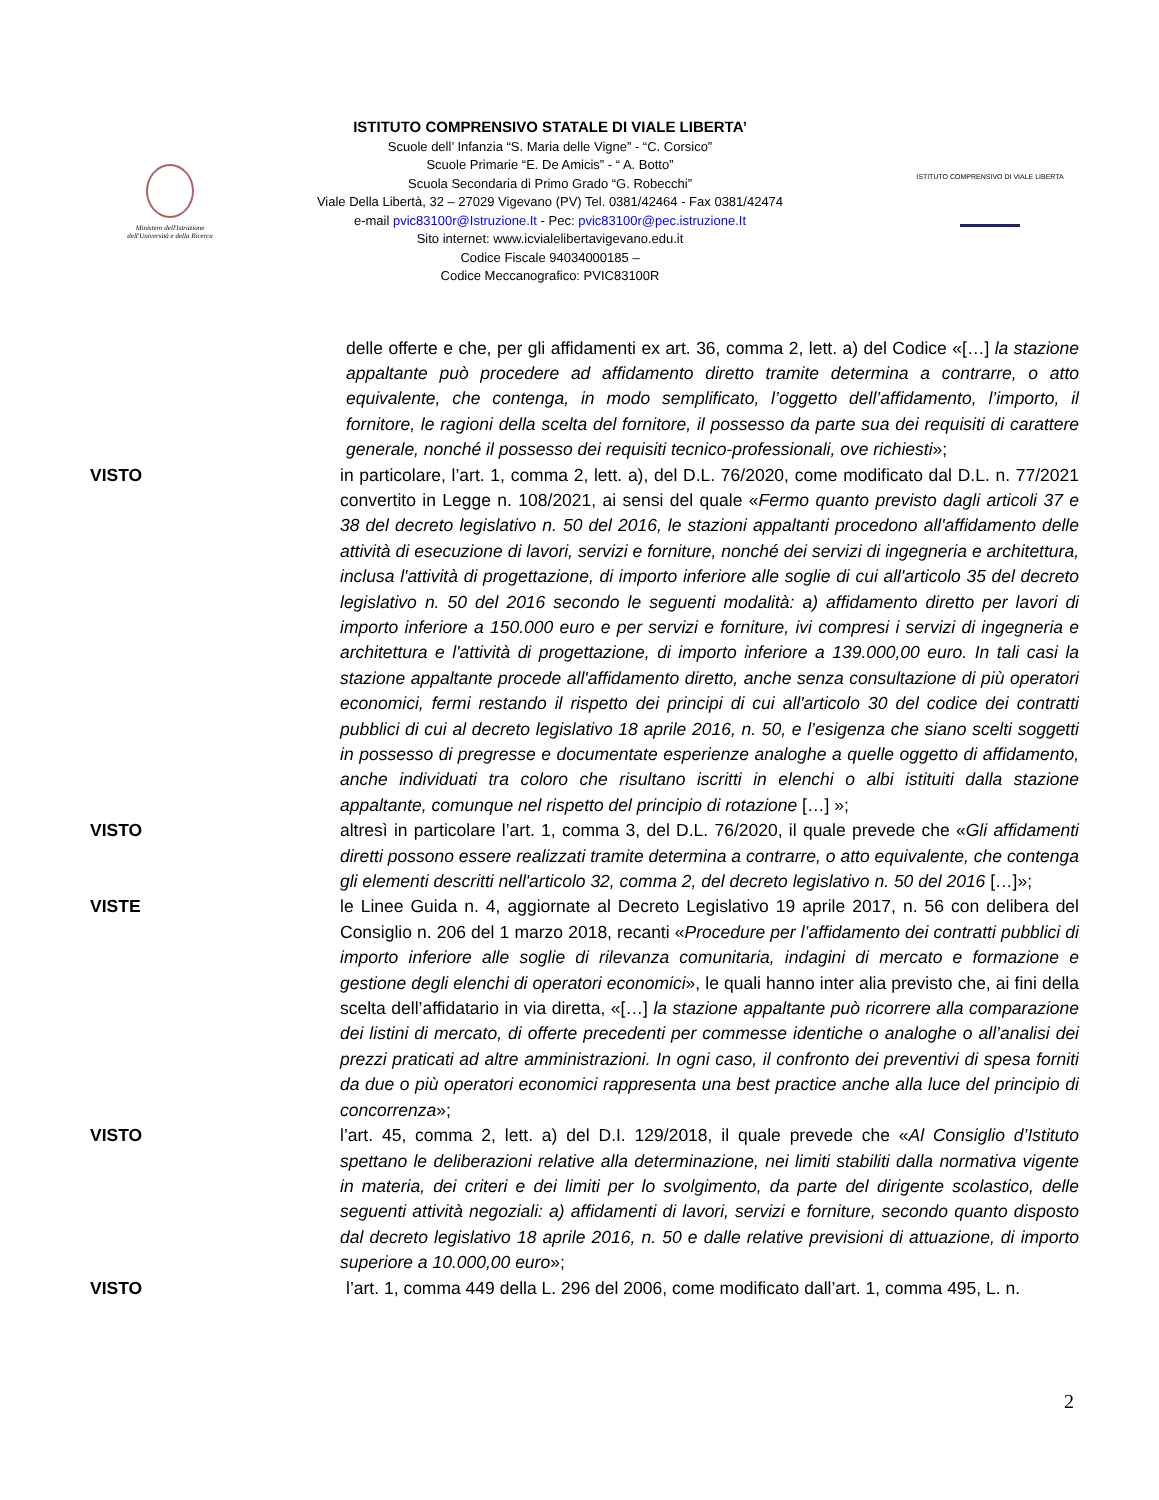Ministero dell'Istruzione
dell'Università e della Ricerca
ISTITUTO COMPRENSIVO STATALE DI VIALE LIBERTA’
Scuole dell’ Infanzia “S. Maria delle Vigne” - “C. Corsico”
Scuole Primarie “E. De Amicis” - “ A. Botto”
Scuola Secondaria di Primo Grado “G. Robecchi”
Viale Della Libertà, 32 – 27029 Vigevano (PV) Tel. 0381/42464 - Fax 0381/42474
e-mail pvic83100r@Istruzione.It - Pec: pvic83100r@pec.istruzione.It
Sito internet: www.icvialelibertavigevano.edu.it
Codice Fiscale 94034000185 –
Codice Meccanografico: PVIC83100R
ISTITUTO COMPRENSIVO DI VIALE LIBERTA
delle offerte e che, per gli affidamenti ex art. 36, comma 2, lett. a) del Codice «[…] la stazione appaltante può procedere ad affidamento diretto tramite determina a contrarre, o atto equivalente, che contenga, in modo semplificato, l’oggetto dell’affidamento, l’importo, il fornitore, le ragioni della scelta del fornitore, il possesso da parte sua dei requisiti di carattere generale, nonché il possesso dei requisiti tecnico-professionali, ove richiesti»;
VISTO in particolare, l’art. 1, comma 2, lett. a), del D.L. 76/2020, come modificato dal D.L. n. 77/2021 convertito in Legge n. 108/2021, ai sensi del quale «Fermo quanto previsto dagli articoli 37 e 38 del decreto legislativo n. 50 del 2016, le stazioni appaltanti procedono all'affidamento delle attività di esecuzione di lavori, servizi e forniture, nonché dei servizi di ingegneria e architettura, inclusa l'attività di progettazione, di importo inferiore alle soglie di cui all'articolo 35 del decreto legislativo n. 50 del 2016 secondo le seguenti modalità: a) affidamento diretto per lavori di importo inferiore a 150.000 euro e per servizi e forniture, ivi compresi i servizi di ingegneria e architettura e l'attività di progettazione, di importo inferiore a 139.000,00 euro. In tali casi la stazione appaltante procede all'affidamento diretto, anche senza consultazione di più operatori economici, fermi restando il rispetto dei principi di cui all'articolo 30 del codice dei contratti pubblici di cui al decreto legislativo 18 aprile 2016, n. 50, e l’esigenza che siano scelti soggetti in possesso di pregresse e documentate esperienze analoghe a quelle oggetto di affidamento, anche individuati tra coloro che risultano iscritti in elenchi o albi istituiti dalla stazione appaltante, comunque nel rispetto del principio di rotazione […] »;
VISTO altresì in particolare l’art. 1, comma 3, del D.L. 76/2020, il quale prevede che «Gli affidamenti diretti possono essere realizzati tramite determina a contrarre, o atto equivalente, che contenga gli elementi descritti nell'articolo 32, comma 2, del decreto legislativo n. 50 del 2016 […]»;
VISTE le Linee Guida n. 4, aggiornate al Decreto Legislativo 19 aprile 2017, n. 56 con delibera del Consiglio n. 206 del 1 marzo 2018, recanti «Procedure per l’affidamento dei contratti pubblici di importo inferiore alle soglie di rilevanza comunitaria, indagini di mercato e formazione e gestione degli elenchi di operatori economici», le quali hanno inter alia previsto che, ai fini della scelta dell’affidatario in via diretta, «[…] la stazione appaltante può ricorrere alla comparazione dei listini di mercato, di offerte precedenti per commesse identiche o analoghe o all’analisi dei prezzi praticati ad altre amministrazioni. In ogni caso, il confronto dei preventivi di spesa forniti da due o più operatori economici rappresenta una best practice anche alla luce del principio di concorrenza»;
VISTO l’art. 45, comma 2, lett. a) del D.I. 129/2018, il quale prevede che «Al Consiglio d’Istituto spettano le deliberazioni relative alla determinazione, nei limiti stabiliti dalla normativa vigente in materia, dei criteri e dei limiti per lo svolgimento, da parte del dirigente scolastico, delle seguenti attività negoziali: a) affidamenti di lavori, servizi e forniture, secondo quanto disposto dal decreto legislativo 18 aprile 2016, n. 50 e dalle relative previsioni di attuazione, di importo superiore a 10.000,00 euro»;
VISTO l’art. 1, comma 449 della L. 296 del 2006, come modificato dall’art. 1, comma 495, L. n.
2